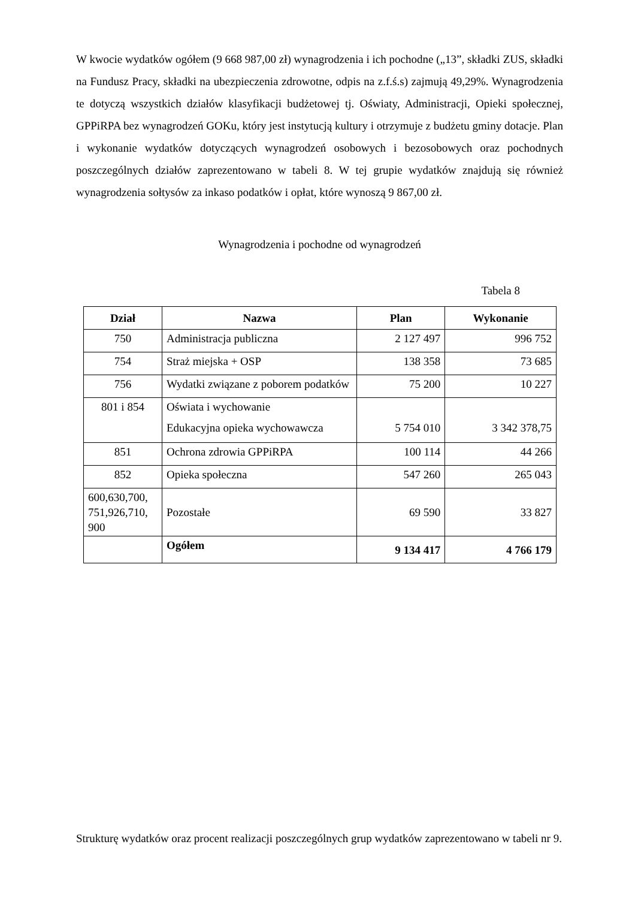W kwocie wydatków ogółem (9 668 987,00 zł) wynagrodzenia i ich pochodne („13”, składki ZUS, składki na Fundusz Pracy, składki na ubezpieczenia zdrowotne, odpis na z.f.ś.s) zajmują 49,29%. Wynagrodzenia te dotyczą wszystkich działów klasyfikacji budżetowej tj. Oświaty, Administracji, Opieki społecznej, GPPiRPA bez wynagrodzeń GOKu, który jest instytucją kultury i otrzymuje z budżetu gminy dotacje. Plan i wykonanie wydatków dotyczących wynagrodzeń osobowych i bezosobowych oraz pochodnych poszczególnych działów zaprezentowano w tabeli 8. W tej grupie wydatków znajdują się również wynagrodzenia sołtysów za inkaso podatków i opłat, które wynoszą 9 867,00 zł.
Wynagrodzenia i pochodne od wynagrodzeń
Tabela 8
| Dział | Nazwa | Plan | Wykonanie |
| --- | --- | --- | --- |
| 750 | Administracja publiczna | 2 127 497 | 996 752 |
| 754 | Straż miejska + OSP | 138 358 | 73 685 |
| 756 | Wydatki związane z poborem podatków | 75 200 | 10 227 |
| 801 i 854 | Oświata i wychowanie Edukacyjna opieka wychowawcza | 5 754 010 | 3 342 378,75 |
| 851 | Ochrona zdrowia GPPiRPA | 100 114 | 44 266 |
| 852 | Opieka społeczna | 547 260 | 265 043 |
| 600,630,700, 751,926,710, 900 | Pozostałe | 69 590 | 33 827 |
| | Ogółem | 9 134 417 | 4 766 179 |
Strukturę wydatków oraz procent realizacji poszczególnych grup wydatków zaprezentowano w tabeli nr 9.